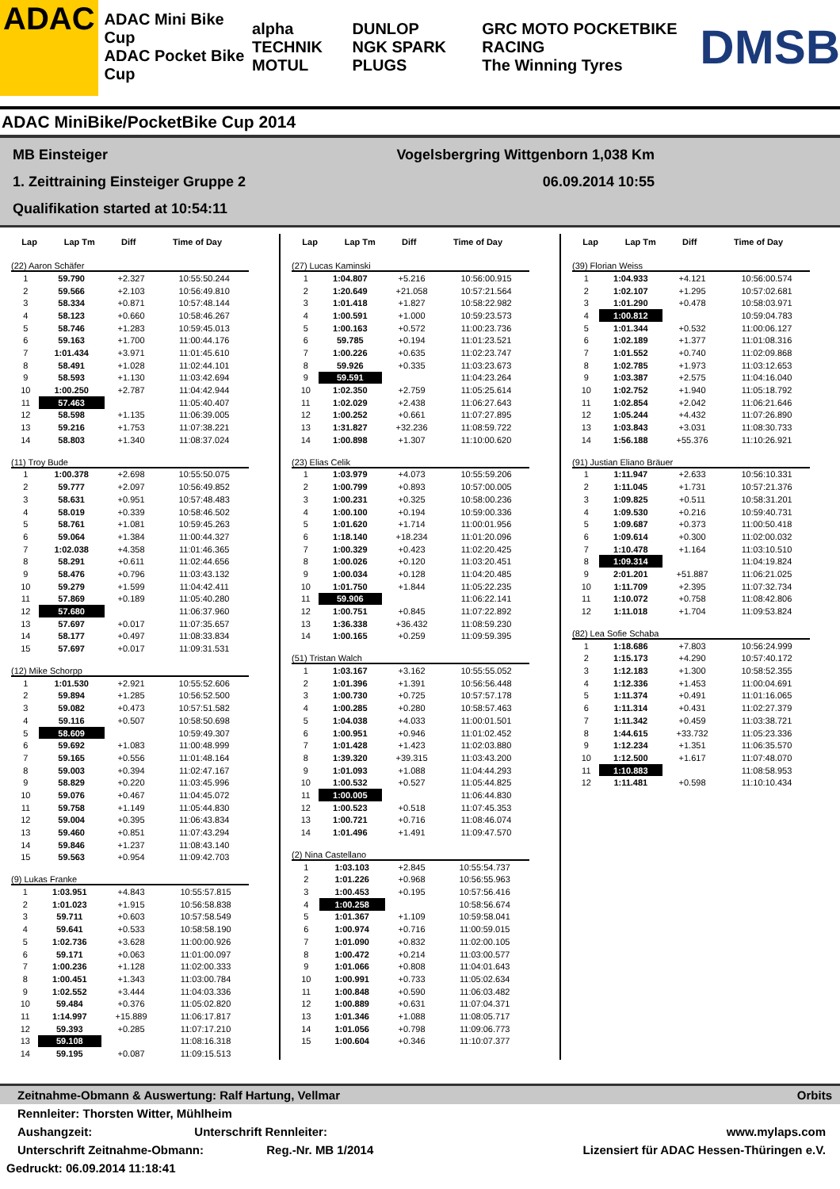ADAC
ADAC Mini Bike Cup
ADAC Pocket Bike Cup
alpha TECHNIK
MOTUL
DUNLOP
NGK SPARK PLUGS
GRC MOTO POCKETBIKE RACING
The Winning Tyres
DMSB
ADAC MiniBike/PocketBike Cup 2014
MB Einsteiger Vogelsbergring Wittgenborn 1,038 Km
1. Zeittraining Einsteiger Gruppe 2 06.09.2014 10:55
Qualifikation started at 10:54:11
| Lap | Lap Tm | Diff | Time of Day |
| --- | --- | --- | --- |
(22) Aaron Schäfer
| 1 | 59.790 | +2.327 | 10:55:50.244 |
| 2 | 59.566 | +2.103 | 10:56:49.810 |
| 3 | 58.334 | +0.871 | 10:57:48.144 |
| 4 | 58.123 | +0.660 | 10:58:46.267 |
| 5 | 58.746 | +1.283 | 10:59:45.013 |
| 6 | 59.163 | +1.700 | 11:00:44.176 |
| 7 | 1:01.434 | +3.971 | 11:01:45.610 |
| 8 | 58.491 | +1.028 | 11:02:44.101 |
| 9 | 58.593 | +1.130 | 11:03:42.694 |
| 10 | 1:00.250 | +2.787 | 11:04:42.944 |
| 11 | 57.463 | | 11:05:40.407 |
| 12 | 58.598 | +1.135 | 11:06:39.005 |
| 13 | 59.216 | +1.753 | 11:07:38.221 |
| 14 | 58.803 | +1.340 | 11:08:37.024 |
(11) Troy Bude
| 1 | 1:00.378 | +2.698 | 10:55:50.075 |
| 2 | 59.777 | +2.097 | 10:56:49.852 |
| 3 | 58.631 | +0.951 | 10:57:48.483 |
| 4 | 58.019 | +0.339 | 10:58:46.502 |
| 5 | 58.761 | +1.081 | 10:59:45.263 |
| 6 | 59.064 | +1.384 | 11:00:44.327 |
| 7 | 1:02.038 | +4.358 | 11:01:46.365 |
| 8 | 58.291 | +0.611 | 11:02:44.656 |
| 9 | 58.476 | +0.796 | 11:03:43.132 |
| 10 | 59.279 | +1.599 | 11:04:42.411 |
| 11 | 57.869 | +0.189 | 11:05:40.280 |
| 12 | 57.680 | | 11:06:37.960 |
| 13 | 57.697 | +0.017 | 11:07:35.657 |
| 14 | 58.177 | +0.497 | 11:08:33.834 |
| 15 | 57.697 | +0.017 | 11:09:31.531 |
(12) Mike Schorpp
| 1 | 1:01.530 | +2.921 | 10:55:52.606 |
| 2 | 59.894 | +1.285 | 10:56:52.500 |
| 3 | 59.082 | +0.473 | 10:57:51.582 |
| 4 | 59.116 | +0.507 | 10:58:50.698 |
| 5 | 58.609 | | 10:59:49.307 |
| 6 | 59.692 | +1.083 | 11:00:48.999 |
| 7 | 59.165 | +0.556 | 11:01:48.164 |
| 8 | 59.003 | +0.394 | 11:02:47.167 |
| 9 | 58.829 | +0.220 | 11:03:45.996 |
| 10 | 59.076 | +0.467 | 11:04:45.072 |
| 11 | 59.758 | +1.149 | 11:05:44.830 |
| 12 | 59.004 | +0.395 | 11:06:43.834 |
| 13 | 59.460 | +0.851 | 11:07:43.294 |
| 14 | 59.846 | +1.237 | 11:08:43.140 |
| 15 | 59.563 | +0.954 | 11:09:42.703 |
(9) Lukas Franke
| 1 | 1:03.951 | +4.843 | 10:55:57.815 |
| 2 | 1:01.023 | +1.915 | 10:56:58.838 |
| 3 | 59.711 | +0.603 | 10:57:58.549 |
| 4 | 59.641 | +0.533 | 10:58:58.190 |
| 5 | 1:02.736 | +3.628 | 11:00:00.926 |
| 6 | 59.171 | +0.063 | 11:01:00.097 |
| 7 | 1:00.236 | +1.128 | 11:02:00.333 |
| 8 | 1:00.451 | +1.343 | 11:03:00.784 |
| 9 | 1:02.552 | +3.444 | 11:04:03.336 |
| 10 | 59.484 | +0.376 | 11:05:02.820 |
| 11 | 1:14.997 | +15.889 | 11:06:17.817 |
| 12 | 59.393 | +0.285 | 11:07:17.210 |
| 13 | 59.108 | | 11:08:16.318 |
| 14 | 59.195 | +0.087 | 11:09:15.513 |
| Lap | Lap Tm | Diff | Time of Day |
| --- | --- | --- | --- |
(27) Lucas Kaminski
| 1 | 1:04.807 | +5.216 | 10:56:00.915 |
| 2 | 1:20.649 | +21.058 | 10:57:21.564 |
| 3 | 1:01.418 | +1.827 | 10:58:22.982 |
| 4 | 1:00.591 | +1.000 | 10:59:23.573 |
| 5 | 1:00.163 | +0.572 | 11:00:23.736 |
| 6 | 59.785 | +0.194 | 11:01:23.521 |
| 7 | 1:00.226 | +0.635 | 11:02:23.747 |
| 8 | 59.926 | +0.335 | 11:03:23.673 |
| 9 | 59.591 | | 11:04:23.264 |
| 10 | 1:02.350 | +2.759 | 11:05:25.614 |
| 11 | 1:02.029 | +2.438 | 11:06:27.643 |
| 12 | 1:00.252 | +0.661 | 11:07:27.895 |
| 13 | 1:31.827 | +32.236 | 11:08:59.722 |
| 14 | 1:00.898 | +1.307 | 11:10:00.620 |
(23) Elias Celik
| 1 | 1:03.979 | +4.073 | 10:55:59.206 |
| 2 | 1:00.799 | +0.893 | 10:57:00.005 |
| 3 | 1:00.231 | +0.325 | 10:58:00.236 |
| 4 | 1:00.100 | +0.194 | 10:59:00.336 |
| 5 | 1:01.620 | +1.714 | 11:00:01.956 |
| 6 | 1:18.140 | +18.234 | 11:01:20.096 |
| 7 | 1:00.329 | +0.423 | 11:02:20.425 |
| 8 | 1:00.026 | +0.120 | 11:03:20.451 |
| 9 | 1:00.034 | +0.128 | 11:04:20.485 |
| 10 | 1:01.750 | +1.844 | 11:05:22.235 |
| 11 | 59.906 | | 11:06:22.141 |
| 12 | 1:00.751 | +0.845 | 11:07:22.892 |
| 13 | 1:36.338 | +36.432 | 11:08:59.230 |
| 14 | 1:00.165 | +0.259 | 11:09:59.395 |
(51) Tristan Walch
| 1 | 1:03.167 | +3.162 | 10:55:55.052 |
| 2 | 1:01.396 | +1.391 | 10:56:56.448 |
| 3 | 1:00.730 | +0.725 | 10:57:57.178 |
| 4 | 1:00.285 | +0.280 | 10:58:57.463 |
| 5 | 1:04.038 | +4.033 | 11:00:01.501 |
| 6 | 1:00.951 | +0.946 | 11:01:02.452 |
| 7 | 1:01.428 | +1.423 | 11:02:03.880 |
| 8 | 1:39.320 | +39.315 | 11:03:43.200 |
| 9 | 1:01.093 | +1.088 | 11:04:44.293 |
| 10 | 1:00.532 | +0.527 | 11:05:44.825 |
| 11 | 1:00.005 | | 11:06:44.830 |
| 12 | 1:00.523 | +0.518 | 11:07:45.353 |
| 13 | 1:00.721 | +0.716 | 11:08:46.074 |
| 14 | 1:01.496 | +1.491 | 11:09:47.570 |
(2) Nina Castellano
| 1 | 1:03.103 | +2.845 | 10:55:54.737 |
| 2 | 1:01.226 | +0.968 | 10:56:55.963 |
| 3 | 1:00.453 | +0.195 | 10:57:56.416 |
| 4 | 1:00.258 | | 10:58:56.674 |
| 5 | 1:01.367 | +1.109 | 10:59:58.041 |
| 6 | 1:00.974 | +0.716 | 11:00:59.015 |
| 7 | 1:01.090 | +0.832 | 11:02:00.105 |
| 8 | 1:00.472 | +0.214 | 11:03:00.577 |
| 9 | 1:01.066 | +0.808 | 11:04:01.643 |
| 10 | 1:00.991 | +0.733 | 11:05:02.634 |
| 11 | 1:00.848 | +0.590 | 11:06:03.482 |
| 12 | 1:00.889 | +0.631 | 11:07:04.371 |
| 13 | 1:01.346 | +1.088 | 11:08:05.717 |
| 14 | 1:01.056 | +0.798 | 11:09:06.773 |
| 15 | 1:00.604 | +0.346 | 11:10:07.377 |
| Lap | Lap Tm | Diff | Time of Day |
| --- | --- | --- | --- |
(39) Florian Weiss
| 1 | 1:04.933 | +4.121 | 10:56:00.574 |
| 2 | 1:02.107 | +1.295 | 10:57:02.681 |
| 3 | 1:01.290 | +0.478 | 10:58:03.971 |
| 4 | 1:00.812 | | 10:59:04.783 |
| 5 | 1:01.344 | +0.532 | 11:00:06.127 |
| 6 | 1:02.189 | +1.377 | 11:01:08.316 |
| 7 | 1:01.552 | +0.740 | 11:02:09.868 |
| 8 | 1:02.785 | +1.973 | 11:03:12.653 |
| 9 | 1:03.387 | +2.575 | 11:04:16.040 |
| 10 | 1:02.752 | +1.940 | 11:05:18.792 |
| 11 | 1:02.854 | +2.042 | 11:06:21.646 |
| 12 | 1:05.244 | +4.432 | 11:07:26.890 |
| 13 | 1:03.843 | +3.031 | 11:08:30.733 |
| 14 | 1:56.188 | +55.376 | 11:10:26.921 |
(91) Justian Eliano Bräuer
| 1 | 1:11.947 | +2.633 | 10:56:10.331 |
| 2 | 1:11.045 | +1.731 | 10:57:21.376 |
| 3 | 1:09.825 | +0.511 | 10:58:31.201 |
| 4 | 1:09.530 | +0.216 | 10:59:40.731 |
| 5 | 1:09.687 | +0.373 | 11:00:50.418 |
| 6 | 1:09.614 | +0.300 | 11:02:00.032 |
| 7 | 1:10.478 | +1.164 | 11:03:10.510 |
| 8 | 1:09.314 | | 11:04:19.824 |
| 9 | 2:01.201 | +51.887 | 11:06:21.025 |
| 10 | 1:11.709 | +2.395 | 11:07:32.734 |
| 11 | 1:10.072 | +0.758 | 11:08:42.806 |
| 12 | 1:11.018 | +1.704 | 11:09:53.824 |
(82) Lea Sofie Schaba
| 1 | 1:18.686 | +7.803 | 10:56:24.999 |
| 2 | 1:15.173 | +4.290 | 10:57:40.172 |
| 3 | 1:12.183 | +1.300 | 10:58:52.355 |
| 4 | 1:12.336 | +1.453 | 11:00:04.691 |
| 5 | 1:11.374 | +0.491 | 11:01:16.065 |
| 6 | 1:11.314 | +0.431 | 11:02:27.379 |
| 7 | 1:11.342 | +0.459 | 11:03:38.721 |
| 8 | 1:44.615 | +33.732 | 11:05:23.336 |
| 9 | 1:12.234 | +1.351 | 11:06:35.570 |
| 10 | 1:12.500 | +1.617 | 11:07:48.070 |
| 11 | 1:10.883 | | 11:08:58.953 |
| 12 | 1:11.481 | +0.598 | 11:10:10.434 |
Zeitnahme-Obmann & Auswertung: Ralf Hartung, Vellmar Orbits
Rennleiter: Thorsten Witter, Mühlheim
Aushangzeit: Unterschrift Rennleiter: www.mylaps.com
Unterschrift Zeitnahme-Obmann: Reg.-Nr. MB 1/2014 Lizensiert für ADAC Hessen-Thüringen e.V.
Gedruckt: 06.09.2014 11:18:41